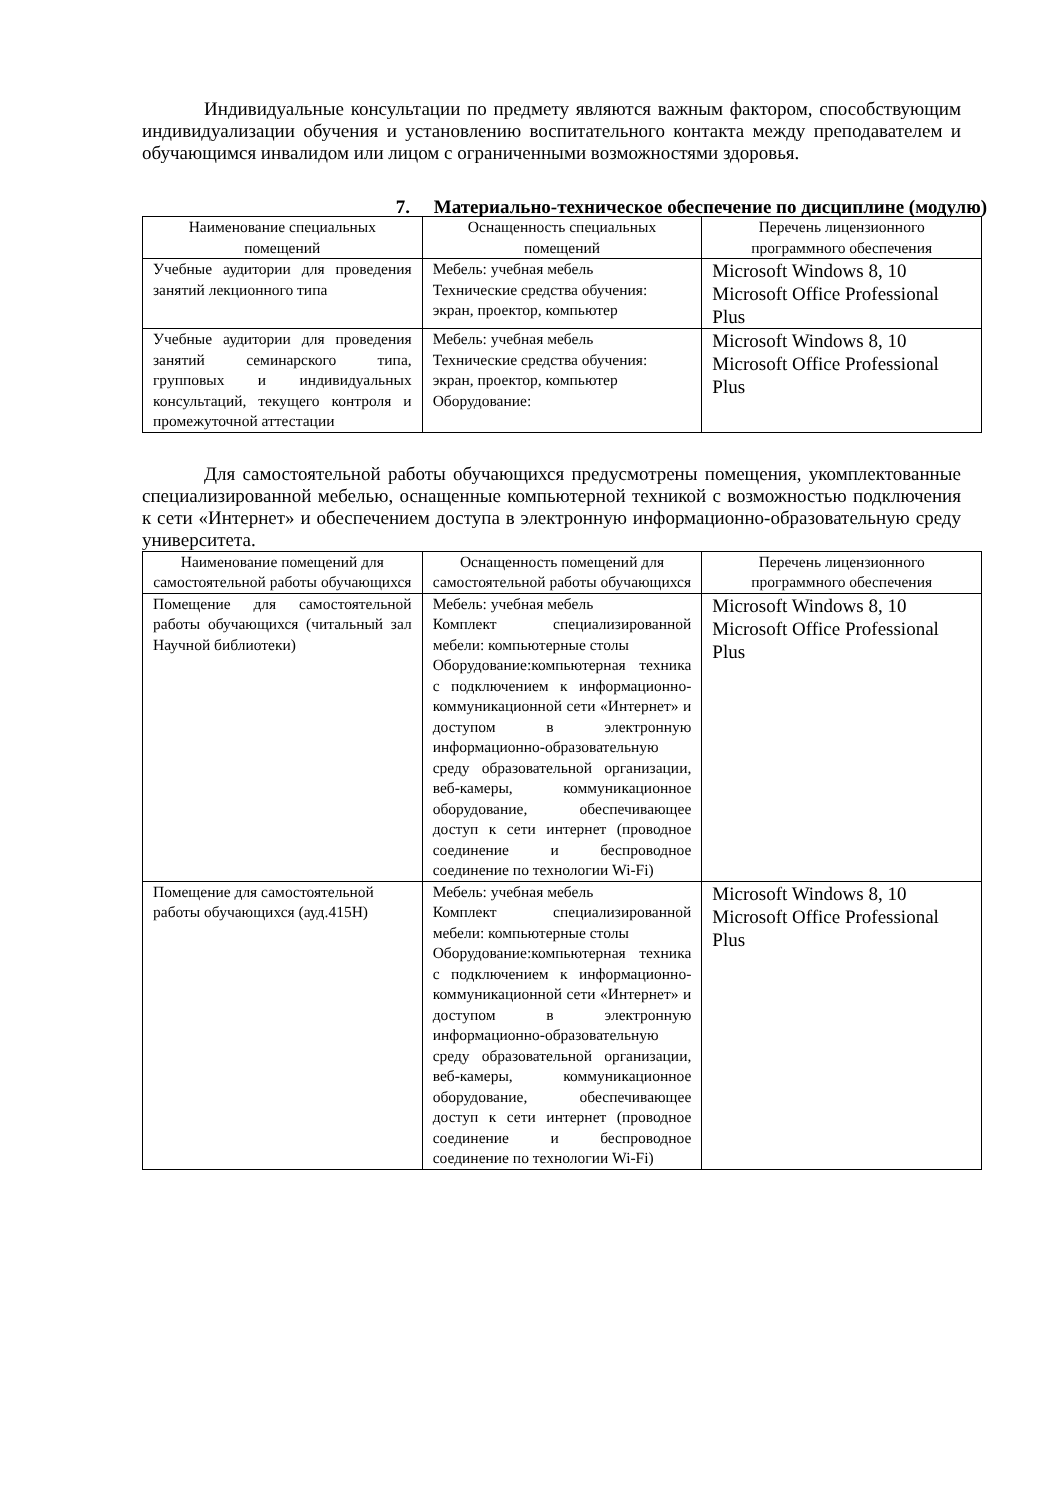Индивидуальные консультации по предмету являются важным фактором, способствующим индивидуализации обучения и установлению воспитательного контакта между преподавателем и обучающимся инвалидом или лицом с ограниченными возможностями здоровья.
7. Материально-техническое обеспечение по дисциплине (модулю)
| Наименование специальных помещений | Оснащенность специальных помещений | Перечень лицензионного программного обеспечения |
| --- | --- | --- |
| Учебные аудитории для проведения занятий лекционного типа | Мебель: учебная мебель Технические средства обучения: экран, проектор, компьютер | Microsoft Windows 8, 10 Microsoft Office Professional Plus |
| Учебные аудитории для проведения занятий семинарского типа, групповых и индивидуальных консультаций, текущего контроля и промежуточной аттестации | Мебель: учебная мебель Технические средства обучения: экран, проектор, компьютер Оборудование: | Microsoft Windows 8, 10 Microsoft Office Professional Plus |
Для самостоятельной работы обучающихся предусмотрены помещения, укомплектованные специализированной мебелью, оснащенные компьютерной техникой с возможностью подключения к сети «Интернет» и обеспечением доступа в электронную информационно-образовательную среду университета.
| Наименование помещений для самостоятельной работы обучающихся | Оснащенность помещений для самостоятельной работы обучающихся | Перечень лицензионного программного обеспечения |
| --- | --- | --- |
| Помещение для самостоятельной работы обучающихся (читальный зал Научной библиотеки) | Мебель: учебная мебель Комплект специализированной мебели: компьютерные столы Оборудование:компьютерная техника с подключением к информационно-коммуникационной сети «Интернет» и доступом в электронную информационно-образовательную среду образовательной организации, веб-камеры, коммуникационное оборудование, обеспечивающее доступ к сети интернет (проводное соединение и беспроводное соединение по технологии Wi-Fi) | Microsoft Windows 8, 10 Microsoft Office Professional Plus |
| Помещение для самостоятельной работы обучающихся (ауд.415Н) | Мебель: учебная мебель Комплект специализированной мебели: компьютерные столы Оборудование:компьютерная техника с подключением к информационно-коммуникационной сети «Интернет» и доступом в электронную информационно-образовательную среду образовательной организации, веб-камеры, коммуникационное оборудование, обеспечивающее доступ к сети интернет (проводное соединение и беспроводное соединение по технологии Wi-Fi) | Microsoft Windows 8, 10 Microsoft Office Professional Plus |